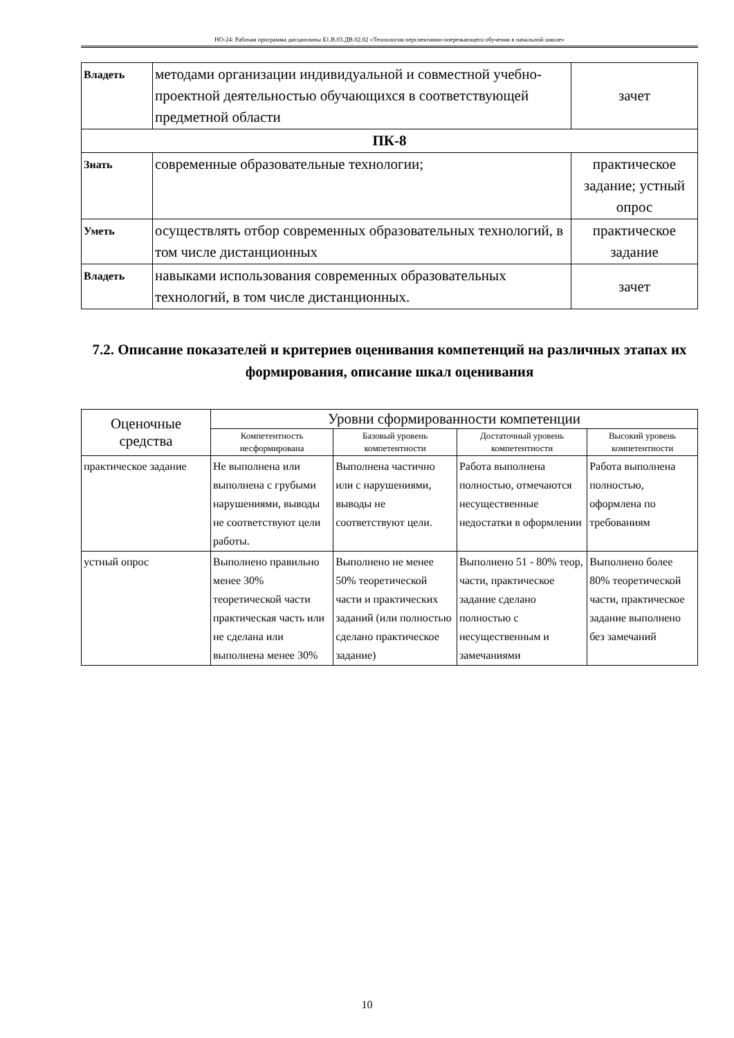НО-24: Рабочая программа дисциплины Б1.В.03.ДВ.02.02 «Технология перспективно-опережающего обучения в начальной школе»
| Владеть | методами организации индивидуальной и совместной учебно-проектной деятельностью обучающихся в соответствующей предметной области | зачет |
| ПК-8 | | |
| Знать | современные образовательные технологии; | практическое задание; устный опрос |
| Уметь | осуществлять отбор современных образовательных технологий, в том числе дистанционных | практическое задание |
| Владеть | навыками использования современных образовательных технологий, в том числе дистанционных. | зачет |
7.2. Описание показателей и критериев оценивания компетенций на различных этапах их формирования, описание шкал оценивания
| Оценочные средства | Уровни сформированности компетенции | | | |
| --- | --- | --- | --- | --- |
| | Компетентность несформирована | Базовый уровень компетентности | Достаточный уровень компетентности | Высокий уровень компетентности |
| практическое задание | Не выполнена или выполнена с грубыми нарушениями, выводы не соответствуют цели работы. | Выполнена частично или с нарушениями, выводы не соответствуют цели. | Работа выполнена полностью, отмечаются несущественные недостатки в оформлении | Работа выполнена полностью, оформлена по требованиям |
| устный опрос | Выполнено правильно менее 30% теоретической части практическая часть или не сделана или выполнена менее 30% | Выполнено не менее 50% теоретической части и практических заданий (или полностью сделано практическое задание) | Выполнено 51 - 80% теор, части, практическое задание сделано полностью с несущественным и замечаниями | Выполнено более 80% теоретической части, практическое задание выполнено без замечаний |
10